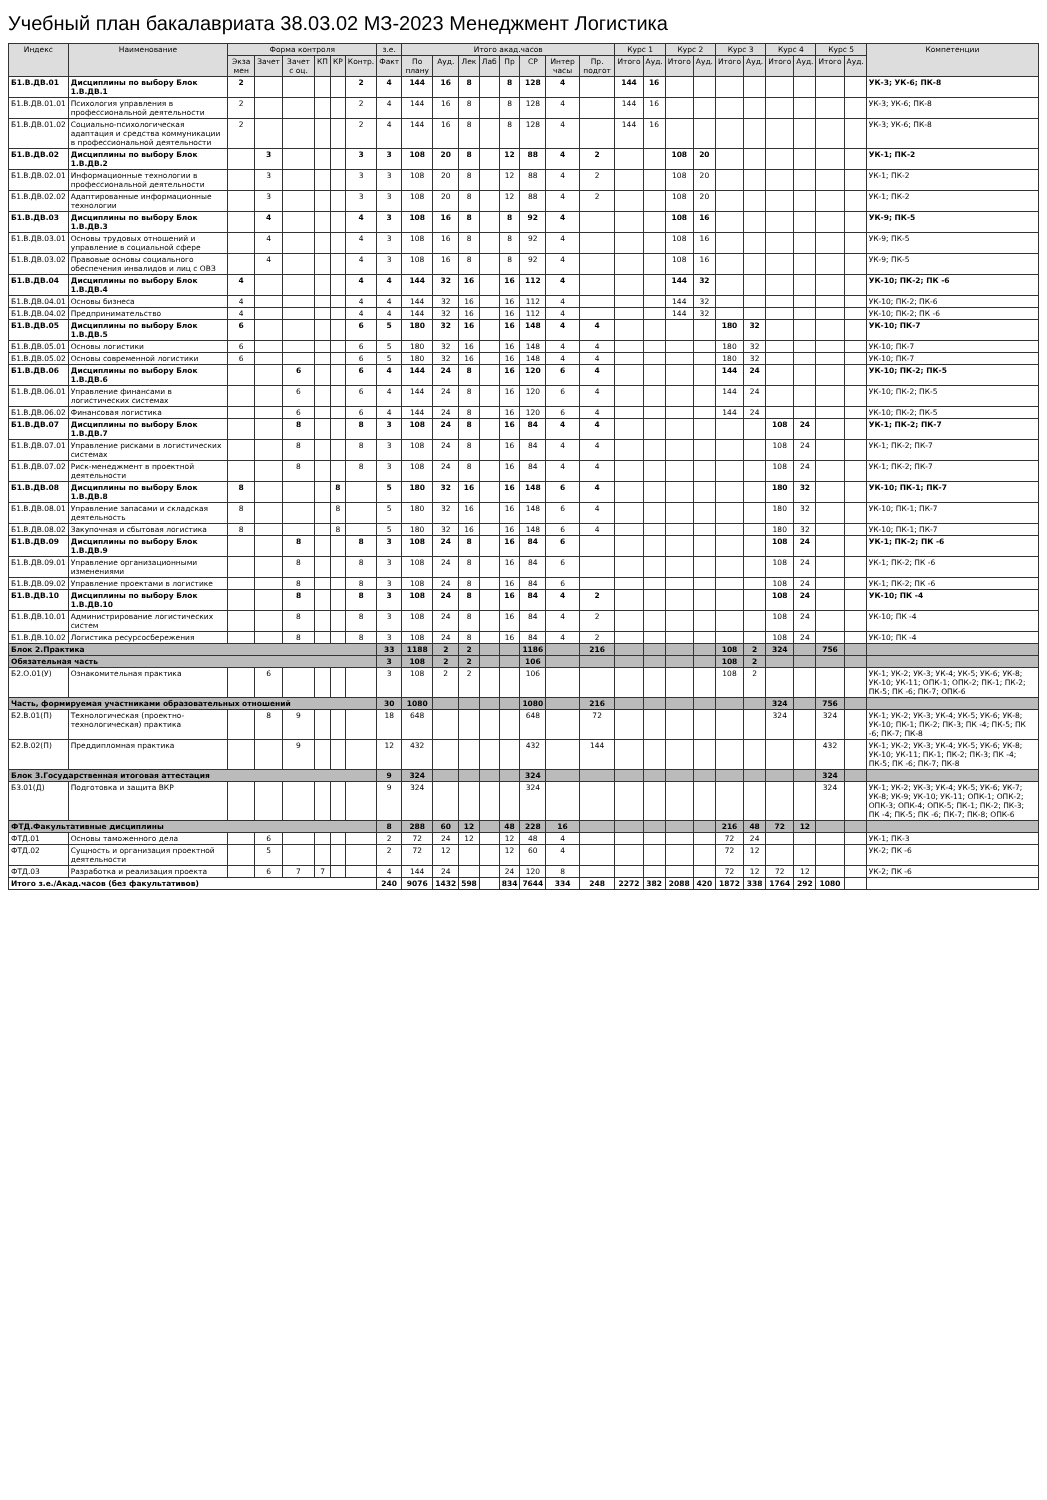Учебный план бакалавриата 38.03.02 МЗ-2023 Менеджмент Логистика
| Индекс | Наименование | Форма контроля | | | | | | з.е. | Итого акад.часов | | | | | | | | Курс 1 | | Курс 2 | | Курс 3 | | Курс 4 | | Курс 5 | | Компетенции |
| --- | --- | --- | --- | --- | --- | --- | --- | --- | --- | --- | --- | --- | --- | --- | --- | --- | --- | --- | --- | --- | --- | --- | --- | --- | --- | --- | --- |
| | | Экза мен | Зачет | Зачет с оц. | КП | КР | Контр. | Факт | По плану | Ауд. | Лек | Лаб | Пр | СР | Интер часы | Пр. подгот | Итого | Ауд. | Итого | Ауд. | Итого | Ауд. | Итого | Ауд. | Итого | Ауд. | |
| Б1.В.ДВ.01 | Дисциплины по выбору Блок 1.В.ДВ.1 | 2 | | | | | 2 | 4 | 144 | 16 | 8 | | 8 | 128 | 4 | | 144 | 16 | | | | | | | | | УК-3; УК-6; ПК-8 |
| Б1.В.ДВ.01.01 | Психология управления в профессиональной деятельности | 2 | | | | | 2 | 4 | 144 | 16 | 8 | | 8 | 128 | 4 | | 144 | 16 | | | | | | | | | УК-3; УК-6; ПК-8 |
| Б1.В.ДВ.01.02 | Социально-психологическая адаптация и средства коммуникации в профессиональной деятельности | 2 | | | | | 2 | 4 | 144 | 16 | 8 | | 8 | 128 | 4 | | 144 | 16 | | | | | | | | | УК-3; УК-6; ПК-8 |
| Б1.В.ДВ.02 | Дисциплины по выбору Блок 1.В.ДВ.2 | | 3 | | | | 3 | 3 | 108 | 20 | 8 | | 12 | 88 | 4 | 2 | | | 108 | 20 | | | | | | | УК-1; ПК-2 |
| Б1.В.ДВ.02.01 | Информационные технологии в профессиональной деятельности | | 3 | | | | 3 | 3 | 108 | 20 | 8 | | 12 | 88 | 4 | 2 | | | 108 | 20 | | | | | | | УК-1; ПК-2 |
| Б1.В.ДВ.02.02 | Адаптированные информационные технологии | | 3 | | | | 3 | 3 | 108 | 20 | 8 | | 12 | 88 | 4 | 2 | | | 108 | 20 | | | | | | | УК-1; ПК-2 |
| Б1.В.ДВ.03 | Дисциплины по выбору Блок 1.В.ДВ.3 | | 4 | | | | 4 | 3 | 108 | 16 | 8 | | 8 | 92 | 4 | | | | 108 | 16 | | | | | | | УК-9; ПК-5 |
| Б1.В.ДВ.03.01 | Основы трудовых отношений и управление в социальной сфере | | 4 | | | | 4 | 3 | 108 | 16 | 8 | | 8 | 92 | 4 | | | | 108 | 16 | | | | | | | УК-9; ПК-5 |
| Б1.В.ДВ.03.02 | Правовые основы социального обеспечения инвалидов и лиц с ОВЗ | | 4 | | | | 4 | 3 | 108 | 16 | 8 | | 8 | 92 | 4 | | | | 108 | 16 | | | | | | | УК-9; ПК-5 |
| Б1.В.ДВ.04 | Дисциплины по выбору Блок 1.В.ДВ.4 | 4 | | | | | 4 | 4 | 144 | 32 | 16 | | 16 | 112 | 4 | | | | 144 | 32 | | | | | | | УК-10; ПК-2; ПК -6 |
| Б1.В.ДВ.04.01 | Основы бизнеса | 4 | | | | | 4 | 4 | 144 | 32 | 16 | | 16 | 112 | 4 | | | | 144 | 32 | | | | | | | УК-10; ПК-2; ПК-6 |
| Б1.В.ДВ.04.02 | Предпринимательство | 4 | | | | | 4 | 4 | 144 | 32 | 16 | | 16 | 112 | 4 | | | | 144 | 32 | | | | | | | УК-10; ПК-2; ПК -6 |
| Б1.В.ДВ.05 | Дисциплины по выбору Блок 1.В.ДВ.5 | 6 | | | | | 6 | 5 | 180 | 32 | 16 | | 16 | 148 | 4 | 4 | | | | | 180 | 32 | | | | | УК-10; ПК-7 |
| Б1.В.ДВ.05.01 | Основы логистики | 6 | | | | | 6 | 5 | 180 | 32 | 16 | | 16 | 148 | 4 | 4 | | | | | 180 | 32 | | | | | УК-10; ПК-7 |
| Б1.В.ДВ.05.02 | Основы современной логистики | 6 | | | | | 6 | 5 | 180 | 32 | 16 | | 16 | 148 | 4 | 4 | | | | | 180 | 32 | | | | | УК-10; ПК-7 |
| Б1.В.ДВ.06 | Дисциплины по выбору Блок 1.В.ДВ.6 | | | 6 | | | 6 | 4 | 144 | 24 | 8 | | 16 | 120 | 6 | 4 | | | | | 144 | 24 | | | | | УК-10; ПК-2; ПК-5 |
| Б1.В.ДВ.06.01 | Управление финансами в логистических системах | | | 6 | | | 6 | 4 | 144 | 24 | 8 | | 16 | 120 | 6 | 4 | | | | | 144 | 24 | | | | | УК-10; ПК-2; ПК-5 |
| Б1.В.ДВ.06.02 | Финансовая логистика | | | 6 | | | 6 | 4 | 144 | 24 | 8 | | 16 | 120 | 6 | 4 | | | | | 144 | 24 | | | | | УК-10; ПК-2; ПК-5 |
| Б1.В.ДВ.07 | Дисциплины по выбору Блок 1.В.ДВ.7 | | | 8 | | | 8 | 3 | 108 | 24 | 8 | | 16 | 84 | 4 | 4 | | | | | | | 108 | 24 | | | УК-1; ПК-2; ПК-7 |
| Б1.В.ДВ.07.01 | Управление рисками в логистических системах | | | 8 | | | 8 | 3 | 108 | 24 | 8 | | 16 | 84 | 4 | 4 | | | | | | | 108 | 24 | | | УК-1; ПК-2; ПК-7 |
| Б1.В.ДВ.07.02 | Риск-менеджмент в проектной деятельности | | | 8 | | | 8 | 3 | 108 | 24 | 8 | | 16 | 84 | 4 | 4 | | | | | | | 108 | 24 | | | УК-1; ПК-2; ПК-7 |
| Б1.В.ДВ.08 | Дисциплины по выбору Блок 1.В.ДВ.8 | 8 | | | | 8 | | 5 | 180 | 32 | 16 | | 16 | 148 | 6 | 4 | | | | | | | 180 | 32 | | | УК-10; ПК-1; ПК-7 |
| Б1.В.ДВ.08.01 | Управление запасами и складская деятельность | 8 | | | | 8 | | 5 | 180 | 32 | 16 | | 16 | 148 | 6 | 4 | | | | | | | 180 | 32 | | | УК-10; ПК-1; ПК-7 |
| Б1.В.ДВ.08.02 | Закупочная и сбытовая логистика | 8 | | | | 8 | | 5 | 180 | 32 | 16 | | 16 | 148 | 6 | 4 | | | | | | | 180 | 32 | | | УК-10; ПК-1; ПК-7 |
| Б1.В.ДВ.09 | Дисциплины по выбору Блок 1.В.ДВ.9 | | | 8 | | | 8 | 3 | 108 | 24 | 8 | | 16 | 84 | 6 | | | | | | | | 108 | 24 | | | УК-1; ПК-2; ПК -6 |
| Б1.В.ДВ.09.01 | Управление организационными изменениями | | | 8 | | | 8 | 3 | 108 | 24 | 8 | | 16 | 84 | 6 | | | | | | | | 108 | 24 | | | УК-1; ПК-2; ПК -6 |
| Б1.В.ДВ.09.02 | Управление проектами в логистике | | | 8 | | | 8 | 3 | 108 | 24 | 8 | | 16 | 84 | 6 | | | | | | | | 108 | 24 | | | УК-1; ПК-2; ПК -6 |
| Б1.В.ДВ.10 | Дисциплины по выбору Блок 1.В.ДВ.10 | | | 8 | | | 8 | 3 | 108 | 24 | 8 | | 16 | 84 | 4 | 2 | | | | | | | 108 | 24 | | | УК-10; ПК -4 |
| Б1.В.ДВ.10.01 | Администрирование логистических систем | | | 8 | | | 8 | 3 | 108 | 24 | 8 | | 16 | 84 | 4 | 2 | | | | | | | 108 | 24 | | | УК-10; ПК -4 |
| Б1.В.ДВ.10.02 | Логистика ресурсосбережения | | | 8 | | | 8 | 3 | 108 | 24 | 8 | | 16 | 84 | 4 | 2 | | | | | | | 108 | 24 | | | УК-10; ПК -4 |
| Блок 2.Практика | | | | | | | | 33 | 1188 | 2 | 2 | | | 1186 | | 216 | | | | | 108 | 2 | 324 | | 756 | | |
| Обязательная часть | | | | | | | | 3 | 108 | 2 | 2 | | | 106 | | | | | | | 108 | 2 | | | | | |
| Б2.О.01(У) | Ознакомительная практика | | 6 | | | | | 3 | 108 | 2 | 2 | | | 106 | | | | | | | 108 | 2 | | | | | УК-1; УК-2; УК-3; УК-4; УК-5; УК-6; УК-8; УК-10; УК-11; ОПК-1; ОПК-2; ПК-1; ПК-2; ПК-5; ПК -6; ПК-7; ОПК-6 |
| Часть, формируемая участниками образовательных отношений | | | | | | | | 30 | 1080 | | | | | 1080 | | 216 | | | | | | | 324 | | 756 | | |
| Б2.В.01(П) | Технологическая (проектно-технологическая) практика | | 8 | 9 | | | | 18 | 648 | | | | | 648 | | 72 | | | | | | | 324 | | 324 | | УК-1; УК-2; УК-3; УК-4; УК-5; УК-6; УК-8; УК-10; ПК-1; ПК-2; ПК-3; ПК -4; ПК-5; ПК -6; ПК-7; ПК-8 |
| Б2.В.02(П) | Преддипломная практика | | | 9 | | | | 12 | 432 | | | | | 432 | | 144 | | | | | | | | | 432 | | УК-1; УК-2; УК-3; УК-4; УК-5; УК-6; УК-8; УК-10; УК-11; ПК-1; ПК-2; ПК-3; ПК -4; ПК-5; ПК -6; ПК-7; ПК-8 |
| Блок 3.Государственная итоговая аттестация | | | | | | | | 9 | 324 | | | | | 324 | | | | | | | | | | | 324 | | |
| Б3.01(Д) | Подготовка и защита ВКР | | | | | | | 9 | 324 | | | | | 324 | | | | | | | | | | | 324 | | УК-1; УК-2; УК-3; УК-4; УК-5; УК-6; УК-7; УК-8; УК-9; УК-10; УК-11; ОПК-1; ОПК-2; ОПК-3; ОПК-4; ОПК-5; ПК-1; ПК-2; ПК-3; ПК -4; ПК-5; ПК -6; ПК-7; ПК-8; ОПК-6 |
| ФТД.Факультативные дисциплины | | | | | | | | 8 | 288 | 60 | 12 | | 48 | 228 | 16 | | | | | | 216 | 48 | 72 | 12 | | | |
| ФТД.01 | Основы таможенного дела | | 6 | | | | | 2 | 72 | 24 | 12 | | 12 | 48 | 4 | | | | | | 72 | 24 | | | | | УК-1; ПК-3 |
| ФТД.02 | Сущность и организация проектной деятельности | | 5 | | | | | 2 | 72 | 12 | | | 12 | 60 | 4 | | | | | | 72 | 12 | | | | | УК-2; ПК -6 |
| ФТД.03 | Разработка и реализация проекта | | 6 | 7 | 7 | | | 4 | 144 | 24 | | | 24 | 120 | 8 | | | | | | 72 | 12 | 72 | 12 | | | УК-2; ПК -6 |
| Итого з.е./Акад.часов (без факультативов) | | | | | | | | 240 | 9076 | 1432 | 598 | | 834 | 7644 | 334 | 248 | 2272 | 382 | 2088 | 420 | 1872 | 338 | 1764 | 292 | 1080 | | |